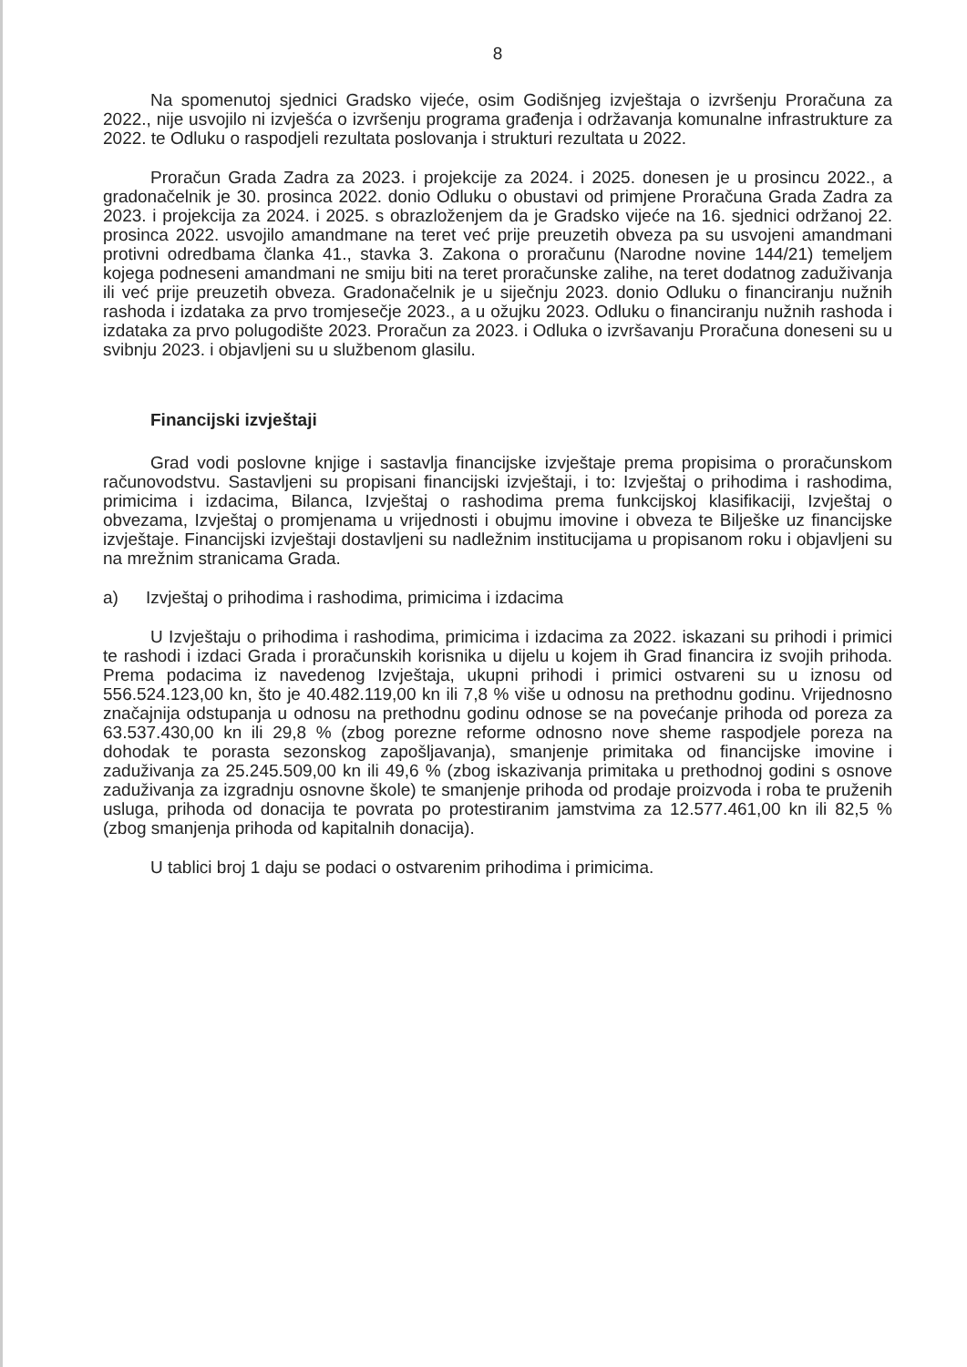8
Na spomenutoj sjednici Gradsko vijeće, osim Godišnjeg izvještaja o izvršenju Proračuna za 2022., nije usvojilo ni izvješća o izvršenju programa građenja i održavanja komunalne infrastrukture za 2022. te Odluku o raspodjeli rezultata poslovanja i strukturi rezultata u 2022.
Proračun Grada Zadra za 2023. i projekcije za 2024. i 2025. donesen je u prosincu 2022., a gradonačelnik je 30. prosinca 2022. donio Odluku o obustavi od primjene Proračuna Grada Zadra za 2023. i projekcija za 2024. i 2025. s obrazloženjem da je Gradsko vijeće na 16. sjednici održanoj 22. prosinca 2022. usvojilo amandmane na teret već prije preuzetih obveza pa su usvojeni amandmani protivni odredbama članka 41., stavka 3. Zakona o proračunu (Narodne novine 144/21) temeljem kojega podneseni amandmani ne smiju biti na teret proračunske zalihe, na teret dodatnog zaduživanja ili već prije preuzetih obveza. Gradonačelnik je u siječnju 2023. donio Odluku o financiranju nužnih rashoda i izdataka za prvo tromjesečje 2023., a u ožujku 2023. Odluku o financiranju nužnih rashoda i izdataka za prvo polugodište 2023. Proračun za 2023. i Odluka o izvršavanju Proračuna doneseni su u svibnju 2023. i objavljeni su u službenom glasilu.
Financijski izvještaji
Grad vodi poslovne knjige i sastavlja financijske izvještaje prema propisima o proračunskom računovodstvu. Sastavljeni su propisani financijski izvještaji, i to: Izvještaj o prihodima i rashodima, primicima i izdacima, Bilanca, Izvještaj o rashodima prema funkcijskoj klasifikaciji, Izvještaj o obvezama, Izvještaj o promjenama u vrijednosti i obujmu imovine i obveza te Bilješke uz financijske izvještaje. Financijski izvještaji dostavljeni su nadležnim institucijama u propisanom roku i objavljeni su na mrežnim stranicama Grada.
a) Izvještaj o prihodima i rashodima, primicima i izdacima
U Izvještaju o prihodima i rashodima, primicima i izdacima za 2022. iskazani su prihodi i primici te rashodi i izdaci Grada i proračunskih korisnika u dijelu u kojem ih Grad financira iz svojih prihoda. Prema podacima iz navedenog Izvještaja, ukupni prihodi i primici ostvareni su u iznosu od 556.524.123,00 kn, što je 40.482.119,00 kn ili 7,8 % više u odnosu na prethodnu godinu. Vrijednosno značajnija odstupanja u odnosu na prethodnu godinu odnose se na povećanje prihoda od poreza za 63.537.430,00 kn ili 29,8 % (zbog porezne reforme odnosno nove sheme raspodjele poreza na dohodak te porasta sezonskog zapošljavanja), smanjenje primitaka od financijske imovine i zaduživanja za 25.245.509,00 kn ili 49,6 % (zbog iskazivanja primitaka u prethodnoj godini s osnove zaduživanja za izgradnju osnovne škole) te smanjenje prihoda od prodaje proizvoda i roba te pruženih usluga, prihoda od donacija te povrata po protestiranim jamstvima za 12.577.461,00 kn ili 82,5 % (zbog smanjenja prihoda od kapitalnih donacija).
U tablici broj 1 daju se podaci o ostvarenim prihodima i primicima.